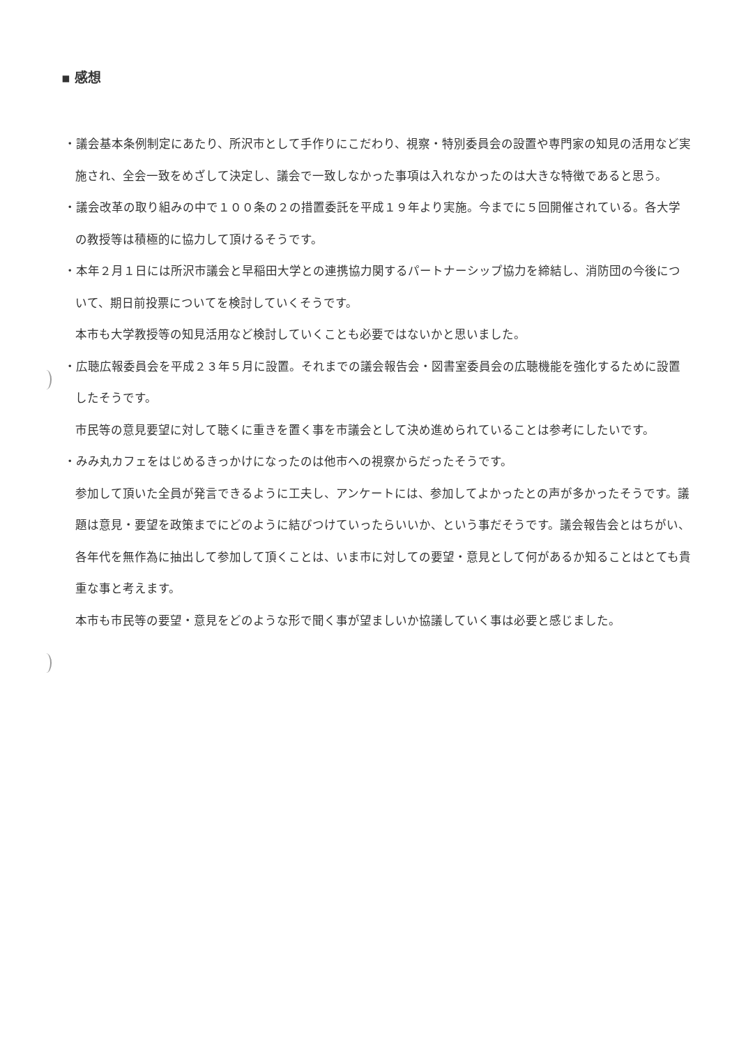▪ 感想
・議会基本条例制定にあたり、所沢市として手作りにこだわり、視察・特別委員会の設置や専門家の知見の活用など実施され、全会一致をめざして決定し、議会で一致しなかった事項は入れなかったのは大きな特徴であると思う。
・議会改革の取り組みの中で１００条の２の措置委託を平成１９年より実施。今までに５回開催されている。各大学の教授等は積極的に協力して頂けるそうです。
・本年２月１日には所沢市議会と早稲田大学との連携協力関するパートナーシップ協力を締結し、消防団の今後について、期日前投票についてを検討していくそうです。
本市も大学教授等の知見活用など検討していくことも必要ではないかと思いました。
・広聴広報委員会を平成２３年５月に設置。それまでの議会報告会・図書室委員会の広聴機能を強化するために設置したそうです。
市民等の意見要望に対して聴くに重きを置く事を市議会として決め進められていることは参考にしたいです。
・みみ丸カフェをはじめるきっかけになったのは他市への視察からだったそうです。
参加して頂いた全員が発言できるように工夫し、アンケートには、参加してよかったとの声が多かったそうです。議題は意見・要望を政策までにどのように結びつけていったらいいか、という事だそうです。議会報告会とはちがい、各年代を無作為に抽出して参加して頂くことは、いま市に対しての要望・意見として何があるか知ることはとても貴重な事と考えます。
本市も市民等の要望・意見をどのような形で聞く事が望ましいか協議していく事は必要と感じました。